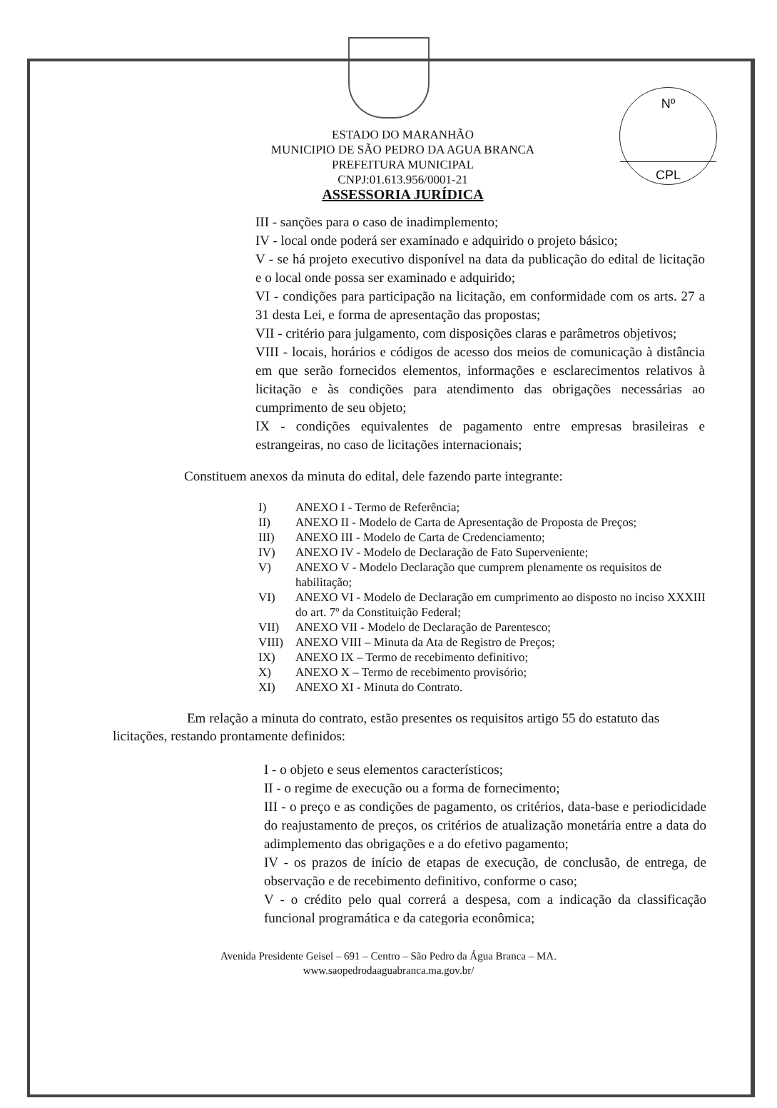Nº
CPL
ESTADO DO MARANHÃO
MUNICIPIO DE SÃO PEDRO DA AGUA BRANCA
PREFEITURA MUNICIPAL
CNPJ:01.613.956/0001-21
ASSESSORIA JURÍDICA
III - sanções para o caso de inadimplemento;
IV - local onde poderá ser examinado e adquirido o projeto básico;
V - se há projeto executivo disponível na data da publicação do edital de licitação e o local onde possa ser examinado e adquirido;
VI - condições para participação na licitação, em conformidade com os arts. 27 a 31 desta Lei, e forma de apresentação das propostas;
VII - critério para julgamento, com disposições claras e parâmetros objetivos;
VIII - locais, horários e códigos de acesso dos meios de comunicação à distância em que serão fornecidos elementos, informações e esclarecimentos relativos à licitação e às condições para atendimento das obrigações necessárias ao cumprimento de seu objeto;
IX - condições equivalentes de pagamento entre empresas brasileiras e estrangeiras, no caso de licitações internacionais;
Constituem anexos da minuta do edital, dele fazendo parte integrante:
I) ANEXO I - Termo de Referência;
II) ANEXO II - Modelo de Carta de Apresentação de Proposta de Preços;
III) ANEXO III - Modelo de Carta de Credenciamento;
IV) ANEXO IV - Modelo de Declaração de Fato Superveniente;
V) ANEXO V - Modelo Declaração que cumprem plenamente os requisitos de habilitação;
VI) ANEXO VI - Modelo de Declaração em cumprimento ao disposto no inciso XXXIII do art. 7º da Constituição Federal;
VII) ANEXO VII - Modelo de Declaração de Parentesco;
VIII) ANEXO VIII – Minuta da Ata de Registro de Preços;
IX) ANEXO IX – Termo de recebimento definitivo;
X) ANEXO X – Termo de recebimento provisório;
XI) ANEXO XI - Minuta do Contrato.
Em relação a minuta do contrato, estão presentes os requisitos artigo 55 do estatuto das licitações, restando prontamente definidos:
I - o objeto e seus elementos característicos;
II - o regime de execução ou a forma de fornecimento;
III - o preço e as condições de pagamento, os critérios, data-base e periodicidade do reajustamento de preços, os critérios de atualização monetária entre a data do adimplemento das obrigações e a do efetivo pagamento;
IV - os prazos de início de etapas de execução, de conclusão, de entrega, de observação e de recebimento definitivo, conforme o caso;
V - o crédito pelo qual correrá a despesa, com a indicação da classificação funcional programática e da categoria econômica;
Avenida Presidente Geisel – 691 – Centro – São Pedro da Água Branca – MA.
www.saopedrodaaguabranca.ma.gov.br/